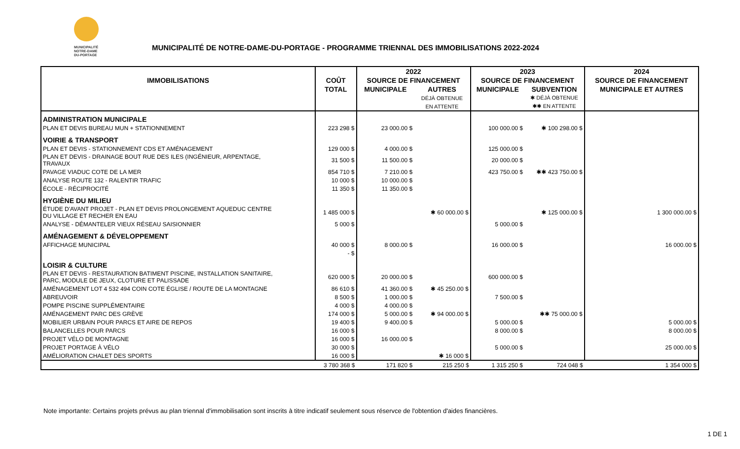MUNICIPALITÉ
NOTRE-DAME
DU-PORTAGE
MUNICIPALITÉ DE NOTRE-DAME-DU-PORTAGE - PROGRAMME TRIENNAL DES IMMOBILISATIONS 2022-2024
| | | 2022 | | 2023 | | 2024 |
| --- | --- | --- | --- | --- | --- | --- |
| IMMOBILISATIONS | COÛT | SOURCE DE FINANCEMENT | | SOURCE DE FINANCEMENT | | SOURCE DE FINANCEMENT |
| | TOTAL | MUNICIPALE | AUTRES | MUNICIPALE | SUBVENTION | MUNICIPALE ET AUTRES |
| | | | DÉJÀ OBTENUE | | ✱ DÉJÀ OBTENUE | |
| | | | EN ATTENTE | | ✱✱ EN ATTENTE | |
| ADMINISTRATION MUNICIPALE | | | | | | |
| PLAN ET DEVIS BUREAU MUN + STATIONNEMENT | 223 298 $ | 23 000.00 $ | | 100 000.00 $ | ✱ 100 298.00 $ | |
| VOIRIE & TRANSPORT | | | | | | |
| PLAN ET DEVIS - STATIONNEMENT CDS ET AMÉNAGEMENT | 129 000 $ | 4 000.00 $ | | 125 000.00 $ | | |
| PLAN ET DEVIS - DRAINAGE BOUT RUE DES ILES (INGÉNIEUR, ARPENTAGE, TRAVAUX | 31 500 $ | 11 500.00 $ | | 20 000.00 $ | | |
| PAVAGE VIADUC COTE DE LA MER | 854 710 $ | 7 210.00 $ | | 423 750.00 $ | ✱✱ 423 750.00 $ | |
| ANALYSE ROUTE 132 - RALENTIR TRAFIC | 10 000 $ | 10 000.00 $ | | | | |
| ÉCOLE - RÉCIPROCITÉ | 11 350 $ | 11 350.00 $ | | | | |
| HYGIÈNE DU MILIEU | | | | | | |
| ÉTUDE D'AVANT PROJET - PLAN ET DEVIS PROLONGEMENT AQUEDUC CENTRE DU VILLAGE ET RECHER EN EAU | 1 485 000 $ | | ✱ 60 000.00 $ | | ✱ 125 000.00 $ | 1 300 000.00 $ |
| ANALYSE - DÉMANTELER VIEUX RÉSEAU SAISIONNIER | 5 000 $ | | | 5 000.00 $ | | |
| AMÉNAGEMENT & DÉVELOPPEMENT | | | | | | |
| AFFICHAGE MUNICIPAL | 40 000 $ | 8 000.00 $ | | 16 000.00 $ | | 16 000.00 $ |
| | - $ | | | | | |
| LOISIR & CULTURE | | | | | | |
| PLAN ET DEVIS - RESTAURATION BATIMENT PISCINE, INSTALLATION SANITAIRE, PARC, MODULE DE JEUX, CLOTURE ET PALISSADE | 620 000 $ | 20 000.00 $ | | 600 000.00 $ | | |
| AMÉNAGEMENT LOT 4 532 494 COIN COTE ÉGLISE / ROUTE DE LA MONTAGNE | 86 610 $ | 41 360.00 $ | ✱ 45 250.00 $ | | | |
| ABREUVOIR | 8 500 $ | 1 000.00 $ | | 7 500.00 $ | | |
| POMPE PISCINE SUPPLÉMENTAIRE | 4 000 $ | 4 000.00 $ | | | | |
| AMÉNAGEMENT PARC DES GRÈVE | 174 000 $ | 5 000.00 $ | ✱ 94 000.00 $ | | ✱✱ 75 000.00 $ | |
| MOBILIER URBAIN POUR PARCS ET AIRE DE REPOS | 19 400 $ | 9 400.00 $ | | 5 000.00 $ | | 5 000.00 $ |
| BALANCELLES POUR PARCS | 16 000 $ | | | 8 000.00 $ | | 8 000.00 $ |
| PROJET VÉLO DE MONTAGNE | 16 000 $ | 16 000.00 $ | | | | |
| PROJET PORTAGE À VÉLO | 30 000 $ | | | 5 000.00 $ | | 25 000.00 $ |
| AMÉLIORATION CHALET DES SPORTS | 16 000 $ | | ✱ 16 000 $ | | | |
| | 3 780 368 $ | 171 820 $ | 215 250 $ | 1 315 250 $ | 724 048 $ | 1 354 000 $ |
Note importante: Certains projets prévus au plan triennal d'immobilisation sont inscrits à titre indicatif seulement sous réservce de l'obtention d'aides financières.
1 DE 1